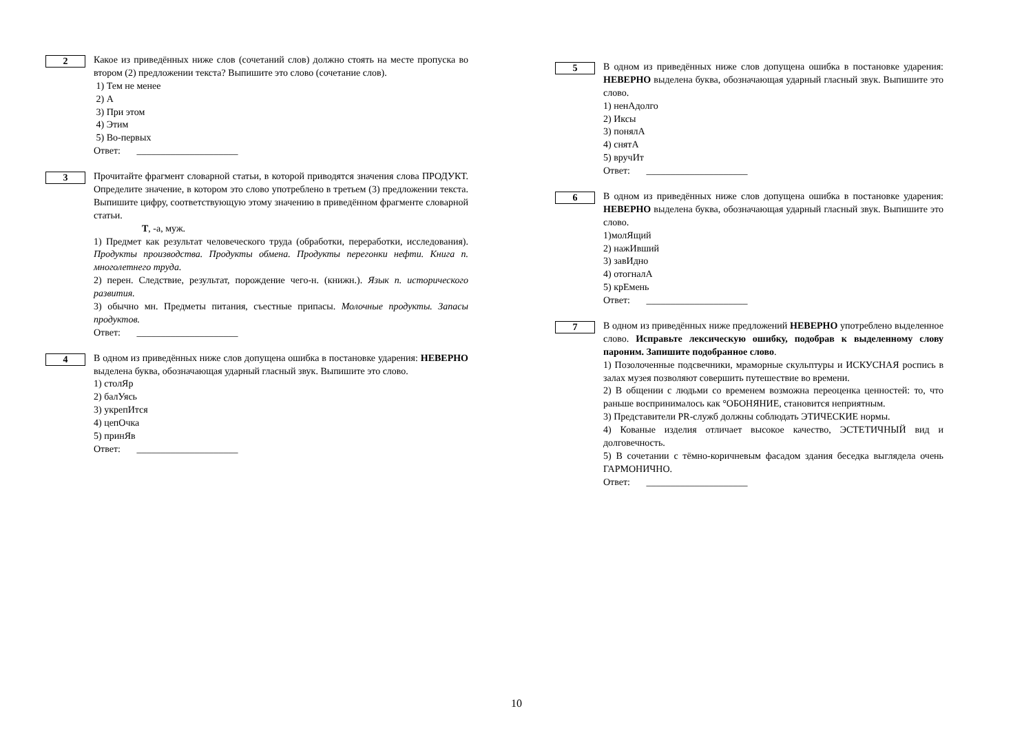2
Какое из приведённых ниже слов (сочетаний слов) должно стоять на месте пропуска во втором (2) предложении текста? Выпишите это слово (сочетание слов).
1) Тем не менее
2) А
3) При этом
4) Этим
5) Во-первых
Ответ: _____________________
3
Прочитайте фрагмент словарной статьи, в которой приводятся значения слова ПРОДУКТ. Определите значение, в котором это слово употреблено в третьем (3) предложении текста. Выпишите цифру, соответствующую этому значению в приведённом фрагменте словарной статьи.
Т, -а, муж.
1) Предмет как результат человеческого труда (обработки, переработки, исследования). Продукты производства. Продукты обмена. Продукты перегонки нефти. Книга п. многолетнего труда.
2) перен. Следствие, результат, порождение чего-н. (книжн.). Язык п. исторического развития.
3) обычно мн. Предметы питания, съестные припасы. Молочные продукты. Запасы продуктов.
Ответ: _____________________
4
В одном из приведённых ниже слов допущена ошибка в постановке ударения: НЕВЕРНО выделена буква, обозначающая ударный гласный звук. Выпишите это слово.
1) столЯр
2) балУясь
3) укрепИтся
4) цепОчка
5) принЯв
Ответ: _____________________
5
В одном из приведённых ниже слов допущена ошибка в постановке ударения: НЕВЕРНО выделена буква, обозначающая ударный гласный звук. Выпишите это слово.
1) ненАдолго
2) Иксы
3) понялА
4) снятА
5) вручИт
Ответ: _____________________
6
В одном из приведённых ниже слов допущена ошибка в постановке ударения: НЕВЕРНО выделена буква, обозначающая ударный гласный звук. Выпишите это слово.
1)молЯщий
2) нажИвший
3) завИдно
4) отогналА
5) крЕмень
Ответ: _____________________
7
В одном из приведённых ниже предложений НЕВЕРНО употреблено выделенное слово. Исправьте лексическую ошибку, подобрав к выделенному слову пароним. Запишите подобранное слово.
1) Позолоченные подсвечники, мраморные скульптуры и ИСКУСНАЯ роспись в залах музея позволяют совершить путешествие во времени.
2) В общении с людьми со временем возможна переоценка ценностей: то, что раньше воспринималось как °ОБОНЯНИЕ, становится неприятным.
3) Представители PR-служб должны соблюдать ЭТИЧЕСКИЕ нормы.
4) Кованые изделия отличает высокое качество, ЭСТЕТИЧНЫЙ вид и долговечность.
5) В сочетании с тёмно-коричневым фасадом здания беседка выглядела очень ГАРМОНИЧНО.
Ответ: _____________________
10